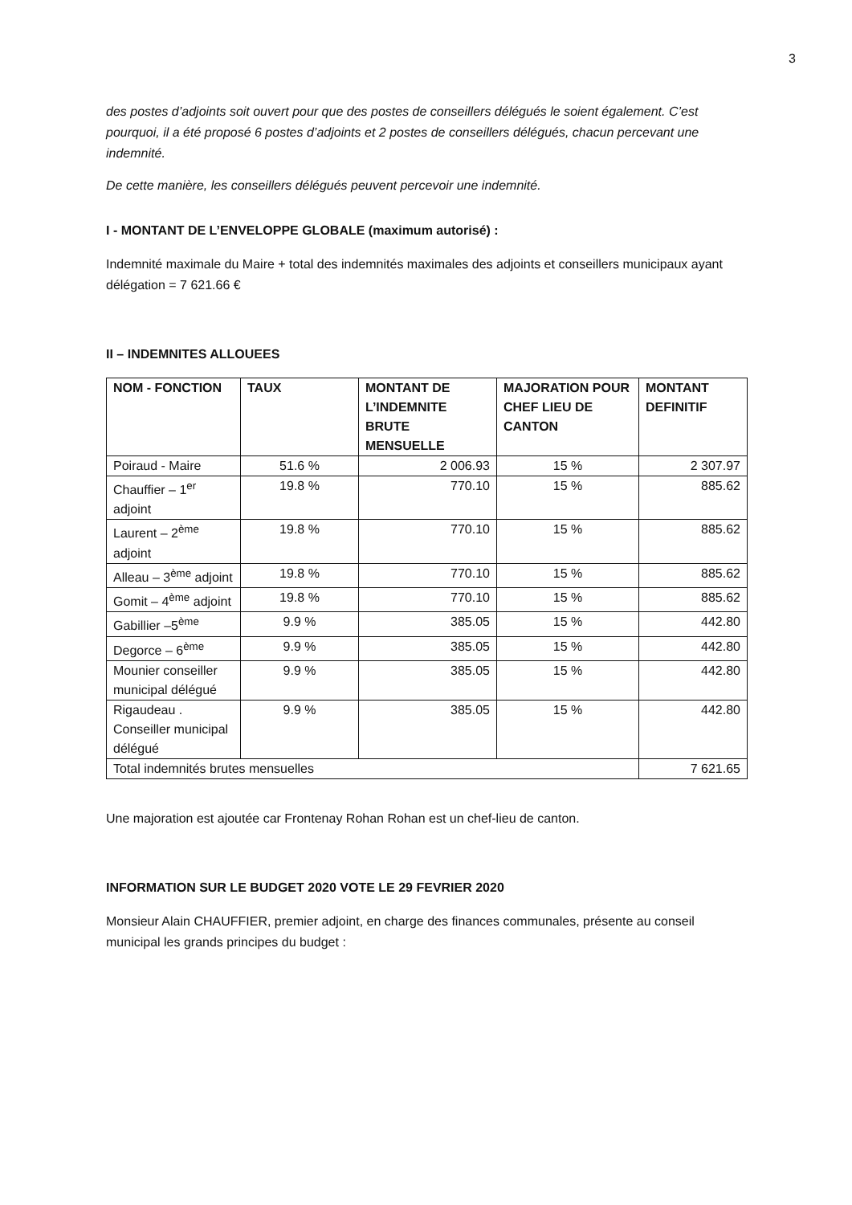3
des postes d’adjoints soit ouvert pour que des postes de conseillers délégués le soient également. C’est pourquoi, il a été proposé 6 postes d’adjoints et 2 postes de conseillers délégués, chacun percevant une indemnité.
De cette manière, les conseillers délégués peuvent percevoir une indemnité.
I - MONTANT DE L’ENVELOPPE GLOBALE (maximum autorisé) :
Indemnité maximale du Maire + total des indemnités maximales des adjoints et conseillers municipaux ayant délégation = 7 621.66 €
II – INDEMNITES ALLOUEES
| NOM - FONCTION | TAUX | MONTANT DE L’INDEMNITE BRUTE MENSUELLE | MAJORATION POUR CHEF LIEU DE CANTON | MONTANT DEFINITIF |
| --- | --- | --- | --- | --- |
| Poiraud - Maire | 51.6 % | 2 006.93 | 15 % | 2 307.97 |
| Chauffier – 1<sup>er</sup> adjoint | 19.8 % | 770.10 | 15 % | 885.62 |
| Laurent – 2<sup>ème</sup> adjoint | 19.8 % | 770.10 | 15 % | 885.62 |
| Alleau – 3<sup>ème</sup> adjoint | 19.8 % | 770.10 | 15 % | 885.62 |
| Gomit – 4<sup>ème</sup> adjoint | 19.8 % | 770.10 | 15 % | 885.62 |
| Gabillier –5<sup>ème</sup> | 9.9 % | 385.05 | 15 % | 442.80 |
| Degorce – 6<sup>ème</sup> | 9.9 % | 385.05 | 15 % | 442.80 |
| Mounier conseiller municipal délégué | 9.9 % | 385.05 | 15 % | 442.80 |
| Rigaudeau . Conseiller municipal délégué | 9.9 % | 385.05 | 15 % | 442.80 |
| Total indemnités brutes mensuelles | | | | 7 621.65 |
Une majoration est ajoutée car Frontenay Rohan Rohan est un chef-lieu de canton.
INFORMATION SUR LE BUDGET 2020 VOTE LE 29 FEVRIER 2020
Monsieur Alain CHAUFFIER, premier adjoint, en charge des finances communales, présente au conseil municipal les grands principes du budget :